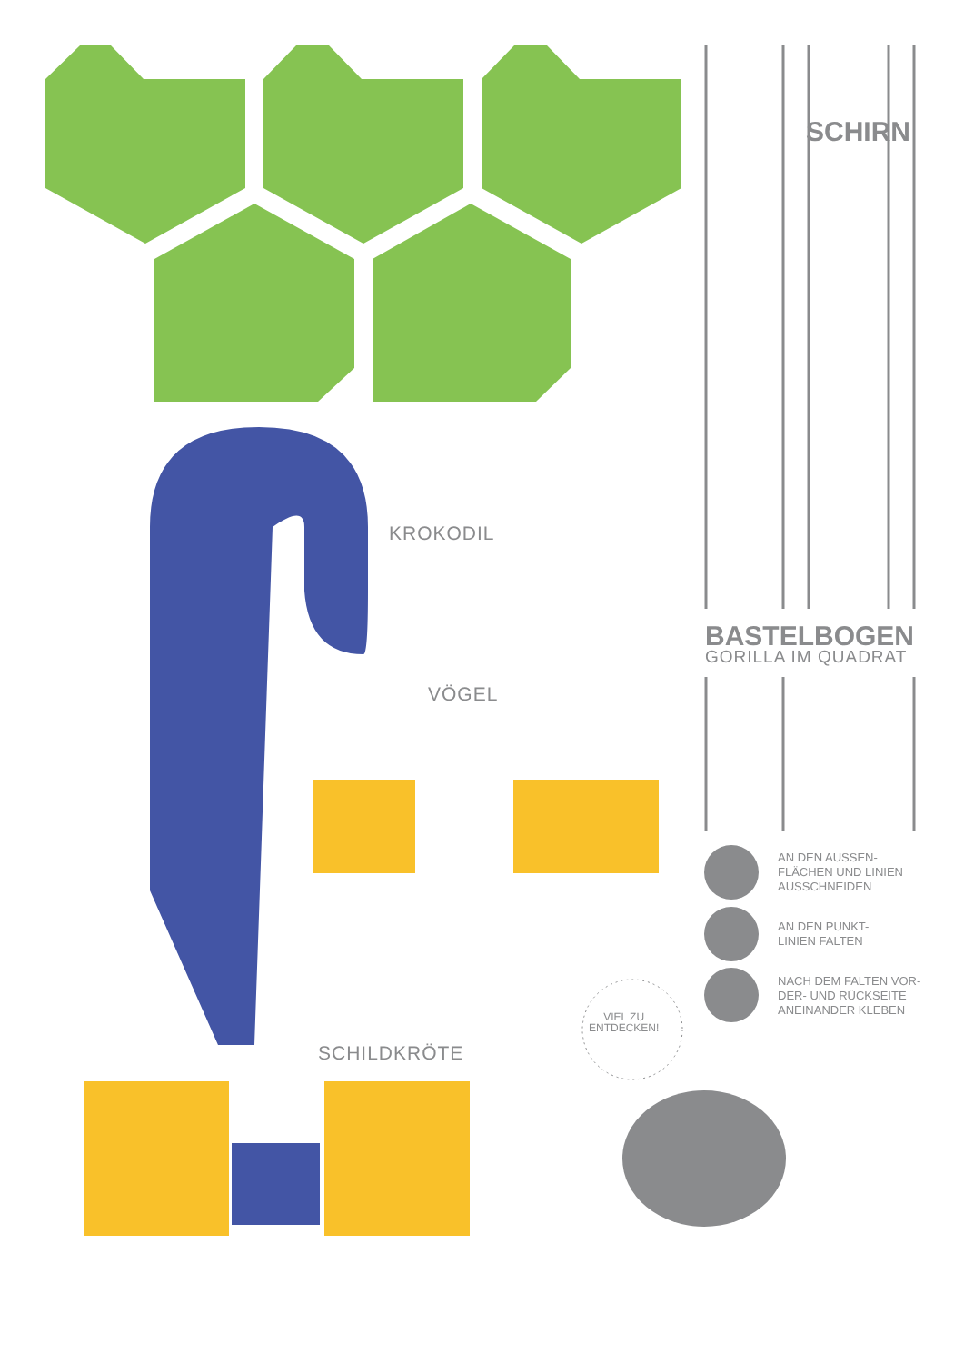SCHIRN
KROKODIL
VÖGEL
SCHILDKRÖTE
BASTELBOGEN
GORILLA IM QUADRAT
AN DEN AUSSEN-
FLÄCHEN UND LINIEN
AUSSCHNEIDEN
AN DEN PUNKT-
LINIEN FALTEN
NACH DEM FALTEN VOR-
DER- UND RÜCKSEITE
ANEINANDER KLEBEN
VIEL ZU
ENTDECKEN!